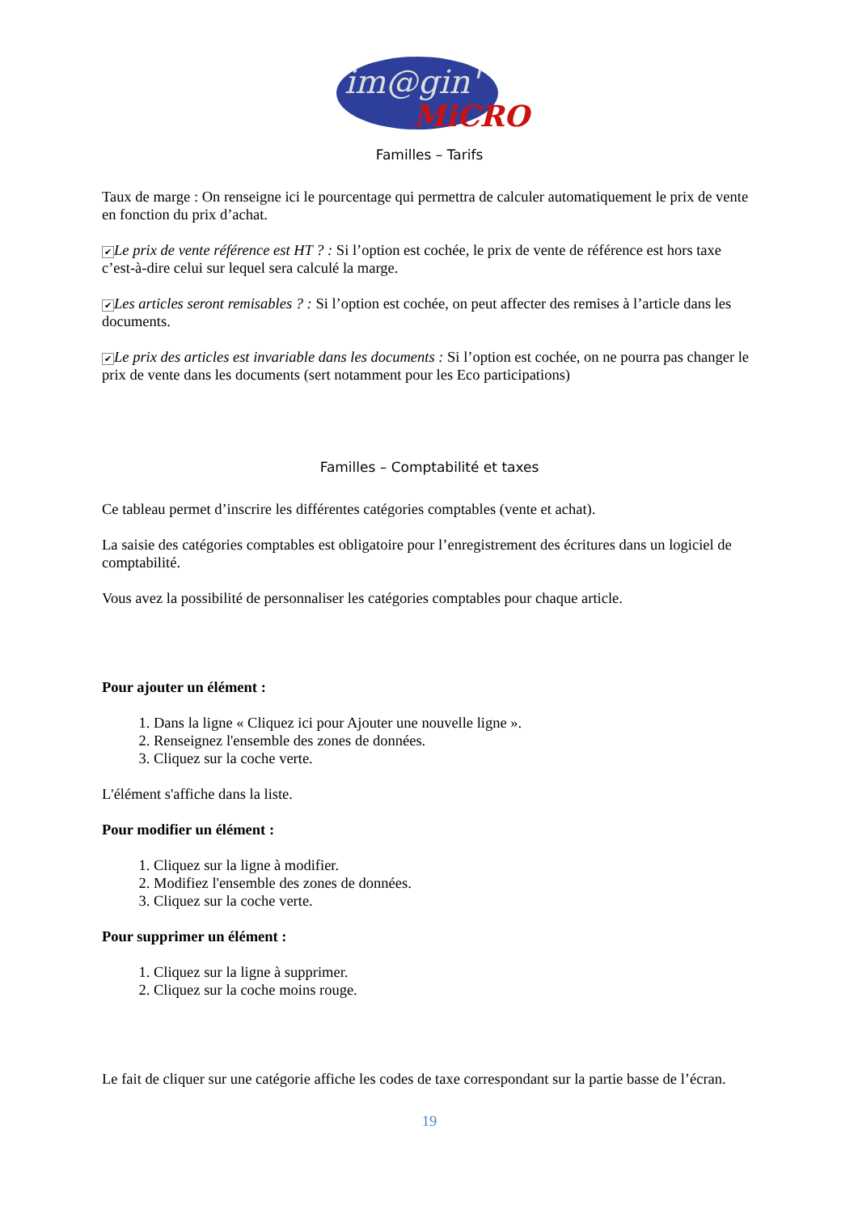im@gin'
MiCRO
Familles – Tarifs
Taux de marge : On renseigne ici le pourcentage qui permettra de calculer automatiquement le prix de vente en fonction du prix d’achat.
✔ Le prix de vente référence est HT ? : Si l’option est cochée, le prix de vente de référence est hors taxe c’est-à-dire celui sur lequel sera calculé la marge.
✔ Les articles seront remisables ? : Si l’option est cochée, on peut affecter des remises à l’article dans les documents.
✔ Le prix des articles est invariable dans les documents : Si l’option est cochée, on ne pourra pas changer le prix de vente dans les documents (sert notamment pour les Eco participations)
Familles – Comptabilité et taxes
Ce tableau permet d’inscrire les différentes catégories comptables (vente et achat).
La saisie des catégories comptables est obligatoire pour l’enregistrement des écritures dans un logiciel de comptabilité.
Vous avez la possibilité de personnaliser les catégories comptables pour chaque article.
Pour ajouter un élément :
1. Dans la ligne « Cliquez ici pour Ajouter une nouvelle ligne ».
2. Renseignez l'ensemble des zones de données.
3. Cliquez sur la coche verte.
L'élément s'affiche dans la liste.
Pour modifier un élément :
1. Cliquez sur la ligne à modifier.
2. Modifiez l'ensemble des zones de données.
3. Cliquez sur la coche verte.
Pour supprimer un élément :
1. Cliquez sur la ligne à supprimer.
2. Cliquez sur la coche moins rouge.
Le fait de cliquer sur une catégorie affiche les codes de taxe correspondant sur la partie basse de l’écran.
19